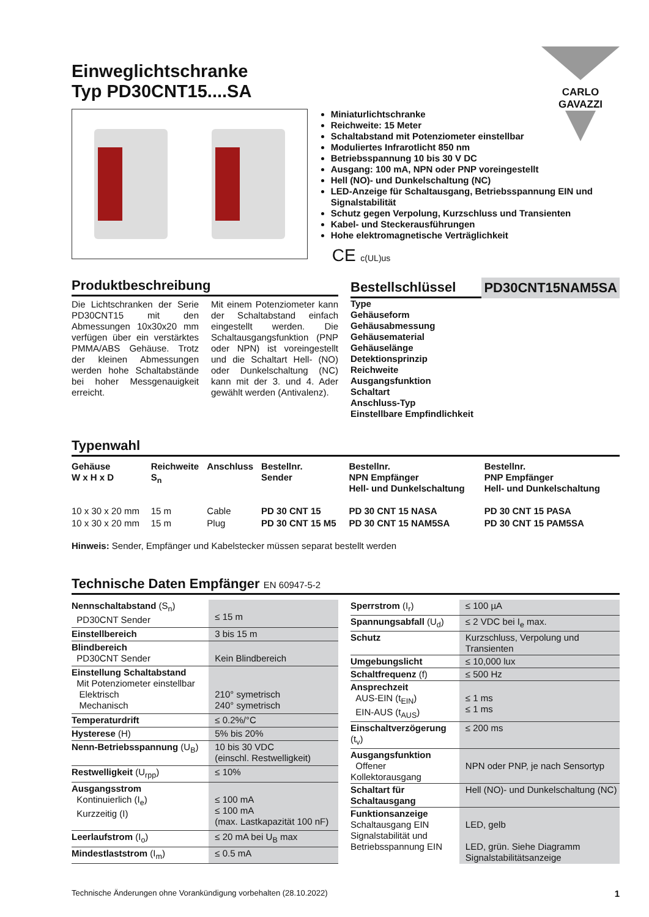Einweglichtschranke
Typ PD30CNT15....SA
CARLO GAVAZZI
Miniaturlichtschranke
Reichweite: 15 Meter
Schaltabstand mit Potenziometer einstellbar
Moduliertes Infrarotlicht 850 nm
Betriebsspannung 10 bis 30 V DC
Ausgang: 100 mA, NPN oder PNP voreingestellt
Hell (NO)- und Dunkelschaltung (NC)
LED-Anzeige für Schaltausgang, Betriebsspannung EIN und Signalstabilität
Schutz gegen Verpolung, Kurzschluss und Transienten
Kabel- und Steckerausführungen
Hohe elektromagnetische Verträglichkeit
CE c(UL)us
Produktbeschreibung
Die Lichtschranken der Serie PD30CNT15 mit den Abmessungen 10x30x20 mm verfügen über ein verstärktes PMMA/ABS Gehäuse. Trotz der kleinen Abmessungen werden hohe Schaltabstände bei hoher Messgenauigkeit erreicht.
Mit einem Potenziometer kann der Schaltabstand einfach eingestellt werden. Die Schaltausgangsfunktion (PNP oder NPN) ist voreingestellt und die Schaltart Hell- (NO) oder Dunkelschaltung (NC) kann mit der 3. und 4. Ader gewählt werden (Antivalenz).
Bestellschlüssel
PD30CNT15NAM5SA
Type
Gehäuseform
Gehäusabmessung
Gehäusematerial
Gehäuselänge
Detektionsprinzip
Reichweite
Ausgangsfunktion
Schaltart
Anschluss-Typ
Einstellbare Empfindlichkeit
Typenwahl
| Gehäuse W x H x D | Reichweite S<sub>n</sub> | Anschluss | Bestellnr. Sender | Bestellnr. NPN Empfänger Hell- und Dunkelschaltung | Bestellnr. PNP Empfänger Hell- und Dunkelschaltung |
| --- | --- | --- | --- | --- | --- |
| 10 x 30 x 20 mm | 15 m | Cable | PD 30 CNT 15 | PD 30 CNT 15 NASA | PD 30 CNT 15 PASA |
| 10 x 30 x 20 mm | 15 m | Plug | PD 30 CNT 15 M5 | PD 30 CNT 15 NAM5SA | PD 30 CNT 15 PAM5SA |
Hinweis: Sender, Empfänger und Kabelstecker müssen separat bestellt werden
Technische Daten Empfänger EN 60947-5-2
| Nennschaltabstand (S<sub>n</sub>) PD30CNT Sender | ≤ 15 m |
| Einstellbereich | 3 bis 15 m |
| Blindbereich PD30CNT Sender | Kein Blindbereich |
| Einstellung Schaltabstand Mit Potenziometer einstellbar Elektrisch Mechanisch | 210° symetrisch 240° symetrisch |
| Temperaturdrift | ≤ 0.2%/°C |
| Hysterese (H) | 5% bis 20% |
| Nenn-Betriebsspannung (U<sub>B</sub>) | 10 bis 30 VDC (einschl. Restwelligkeit) |
| Restwelligkeit (U<sub>rpp</sub>) | ≤ 10% |
| Ausgangsstrom Kontinuierlich (I<sub>e</sub>) Kurzzeitig (I) | ≤ 100 mA ≤ 100 mA (max. Lastkapazität 100 nF) |
| Leerlaufstrom (I<sub>o</sub>) | ≤ 20 mA bei U<sub>B</sub> max |
| Mindestlaststrom (I<sub>m</sub>) | ≤ 0.5 mA |
| Sperrstrom (I<sub>r</sub>) | ≤ 100 µA |
| Spannungsabfall (U<sub>d</sub>) | ≤ 2 VDC bei I<sub>e</sub> max. |
| Schutz | Kurzschluss, Verpolung und Transienten |
| Umgebungslicht | ≤ 10,000 lux |
| Schaltfrequenz (f) | ≤ 500 Hz |
| Ansprechzeit AUS-EIN (t<sub>EIN</sub>) EIN-AUS (t<sub>AUS</sub>) | ≤ 1 ms ≤ 1 ms |
| Einschaltverzögerung (t<sub>v</sub>) | ≤ 200 ms |
| Ausgangsfunktion Offener Kollektorausgang | NPN oder PNP, je nach Sensortyp |
| Schaltart für Schaltausgang | Hell (NO)- und Dunkelschaltung (NC) |
| Funktionsanzeige Schaltausgang EIN Signalstabilität und Betriebsspannung EIN | LED, gelb LED, grün. Siehe Diagramm Signalstabilitätsanzeige |
Technische Änderungen ohne Vorankündigung vorbehalten (28.10.2022) 1